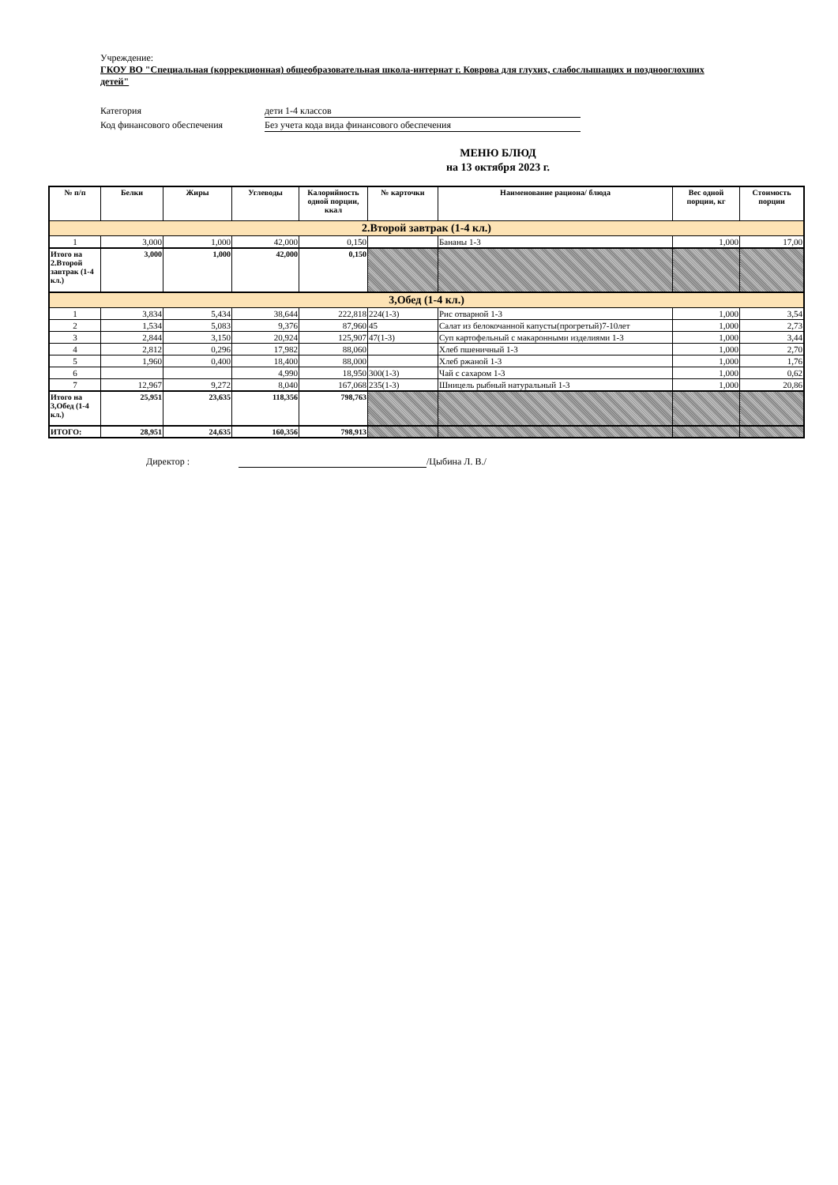Учреждение:
ГКОУ ВО "Специальная (коррекционная) общеобразовательная школа-интернат г. Коврова для глухих, слабослышащих и позднооглохших детей"
Категория дети 1-4 классов
Код финансового обеспечения Без учета кода вида финансового обеспечения
МЕНЮ БЛЮД
на 13 октября 2023 г.
| № п/п | Белки | Жиры | Углеводы | Калорийность одной порции, ккал | № карточки | Наименование рациона/ блюда | Вес одной порции, кг | Стоимость порции |
| --- | --- | --- | --- | --- | --- | --- | --- | --- |
| 2.Второй завтрак (1-4 кл.) | | | | | | | | |
| 1 | 3,000 | 1,000 | 42,000 | 0,150 | | Бананы 1-3 | 1,000 | 17,00 |
| Итого на 2.Второй завтрак (1-4 кл.) | 3,000 | 1,000 | 42,000 | 0,150 | | | | |
| 3,Обед (1-4 кл.) | | | | | | | | |
| 1 | 3,834 | 5,434 | 38,644 | 222,818 | 224(1-3) | Рис отварной 1-3 | 1,000 | 3,54 |
| 2 | 1,534 | 5,083 | 9,376 | 87,960 | 45 | Салат из белокочанной капусты(прогретый)7-10лет | 1,000 | 2,73 |
| 3 | 2,844 | 3,150 | 20,924 | 125,907 | 47(1-3) | Суп картофельный с макаронными изделиями 1-3 | 1,000 | 3,44 |
| 4 | 2,812 | 0,296 | 17,982 | 88,060 | | Хлеб пшеничный 1-3 | 1,000 | 2,70 |
| 5 | 1,960 | 0,400 | 18,400 | 88,000 | | Хлеб ржаной 1-3 | 1,000 | 1,76 |
| 6 | | | 4,990 | 18,950 | 300(1-3) | Чай с сахаром 1-3 | 1,000 | 0,62 |
| 7 | 12,967 | 9,272 | 8,040 | 167,068 | 235(1-3) | Шницель рыбный натуральный 1-3 | 1,000 | 20,86 |
| Итого на 3,Обед (1-4 кл.) | 25,951 | 23,635 | 118,356 | 798,763 | | | | |
| ИТОГО: | 28,951 | 24,635 | 160,356 | 798,913 | | | | |
Директор : /Цыбина Л. В./